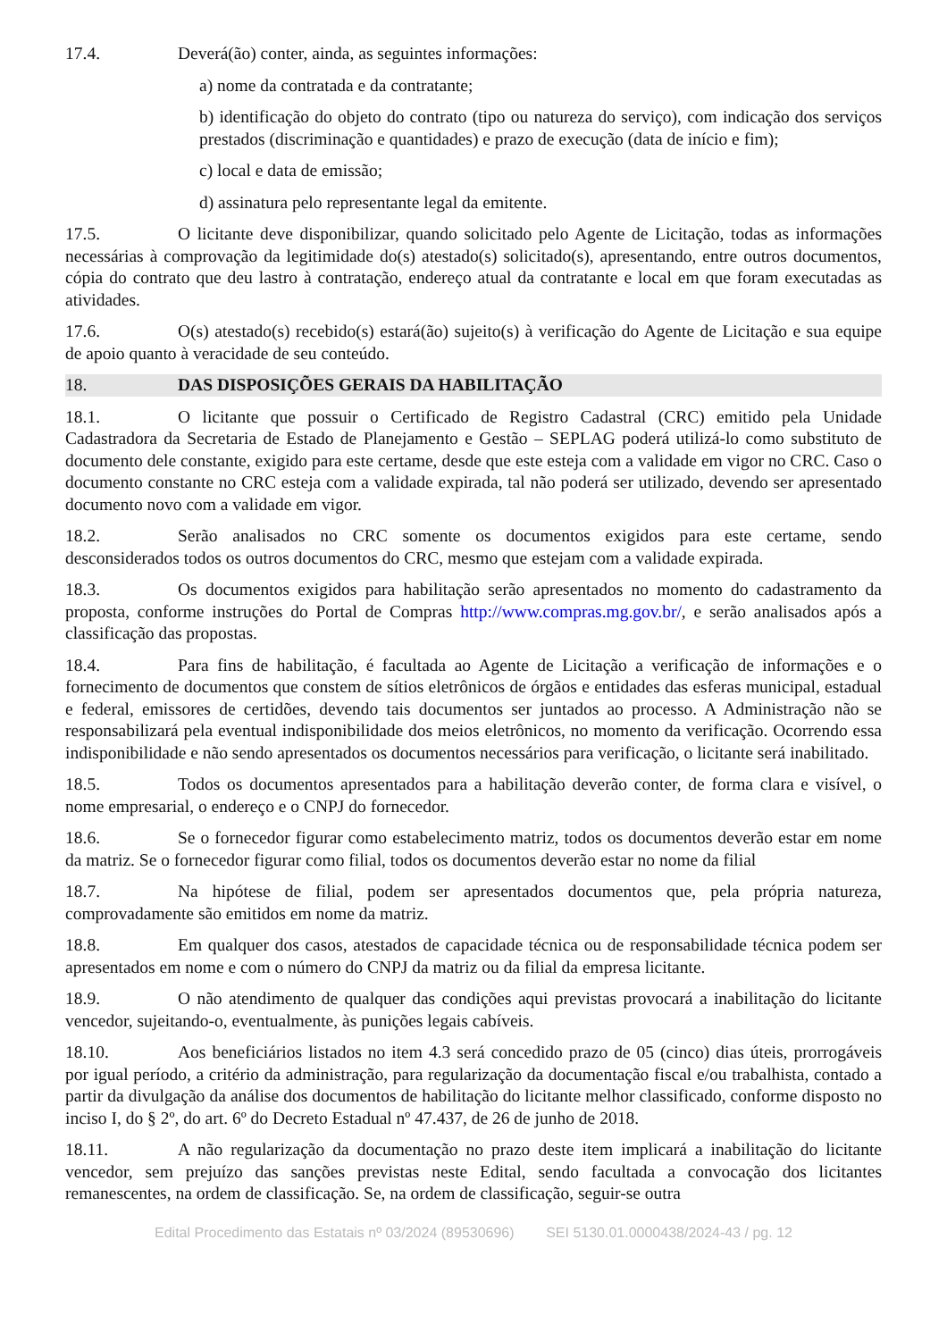17.4. Deverá(ão) conter, ainda, as seguintes informações:
a) nome da contratada e da contratante;
b) identificação do objeto do contrato (tipo ou natureza do serviço), com indicação dos serviços prestados (discriminação e quantidades) e prazo de execução (data de início e fim);
c) local e data de emissão;
d) assinatura pelo representante legal da emitente.
17.5. O licitante deve disponibilizar, quando solicitado pelo Agente de Licitação, todas as informações necessárias à comprovação da legitimidade do(s) atestado(s) solicitado(s), apresentando, entre outros documentos, cópia do contrato que deu lastro à contratação, endereço atual da contratante e local em que foram executadas as atividades.
17.6. O(s) atestado(s) recebido(s) estará(ão) sujeito(s) à verificação do Agente de Licitação e sua equipe de apoio quanto à veracidade de seu conteúdo.
18. DAS DISPOSIÇÕES GERAIS DA HABILITAÇÃO
18.1. O licitante que possuir o Certificado de Registro Cadastral (CRC) emitido pela Unidade Cadastradora da Secretaria de Estado de Planejamento e Gestão – SEPLAG poderá utilizá-lo como substituto de documento dele constante, exigido para este certame, desde que este esteja com a validade em vigor no CRC. Caso o documento constante no CRC esteja com a validade expirada, tal não poderá ser utilizado, devendo ser apresentado documento novo com a validade em vigor.
18.2. Serão analisados no CRC somente os documentos exigidos para este certame, sendo desconsiderados todos os outros documentos do CRC, mesmo que estejam com a validade expirada.
18.3. Os documentos exigidos para habilitação serão apresentados no momento do cadastramento da proposta, conforme instruções do Portal de Compras http://www.compras.mg.gov.br/, e serão analisados após a classificação das propostas.
18.4. Para fins de habilitação, é facultada ao Agente de Licitação a verificação de informações e o fornecimento de documentos que constem de sítios eletrônicos de órgãos e entidades das esferas municipal, estadual e federal, emissores de certidões, devendo tais documentos ser juntados ao processo. A Administração não se responsabilizará pela eventual indisponibilidade dos meios eletrônicos, no momento da verificação. Ocorrendo essa indisponibilidade e não sendo apresentados os documentos necessários para verificação, o licitante será inabilitado.
18.5. Todos os documentos apresentados para a habilitação deverão conter, de forma clara e visível, o nome empresarial, o endereço e o CNPJ do fornecedor.
18.6. Se o fornecedor figurar como estabelecimento matriz, todos os documentos deverão estar em nome da matriz. Se o fornecedor figurar como filial, todos os documentos deverão estar no nome da filial
18.7. Na hipótese de filial, podem ser apresentados documentos que, pela própria natureza, comprovadamente são emitidos em nome da matriz.
18.8. Em qualquer dos casos, atestados de capacidade técnica ou de responsabilidade técnica podem ser apresentados em nome e com o número do CNPJ da matriz ou da filial da empresa licitante.
18.9. O não atendimento de qualquer das condições aqui previstas provocará a inabilitação do licitante vencedor, sujeitando-o, eventualmente, às punições legais cabíveis.
18.10. Aos beneficiários listados no item 4.3 será concedido prazo de 05 (cinco) dias úteis, prorrogáveis por igual período, a critério da administração, para regularização da documentação fiscal e/ou trabalhista, contado a partir da divulgação da análise dos documentos de habilitação do licitante melhor classificado, conforme disposto no inciso I, do § 2º, do art. 6º do Decreto Estadual nº 47.437, de 26 de junho de 2018.
18.11. A não regularização da documentação no prazo deste item implicará a inabilitação do licitante vencedor, sem prejuízo das sanções previstas neste Edital, sendo facultada a convocação dos licitantes remanescentes, na ordem de classificação. Se, na ordem de classificação, seguir-se outra
Edital Procedimento das Estatais nº 03/2024 (89530696) SEI 5130.01.0000438/2024-43 / pg. 12